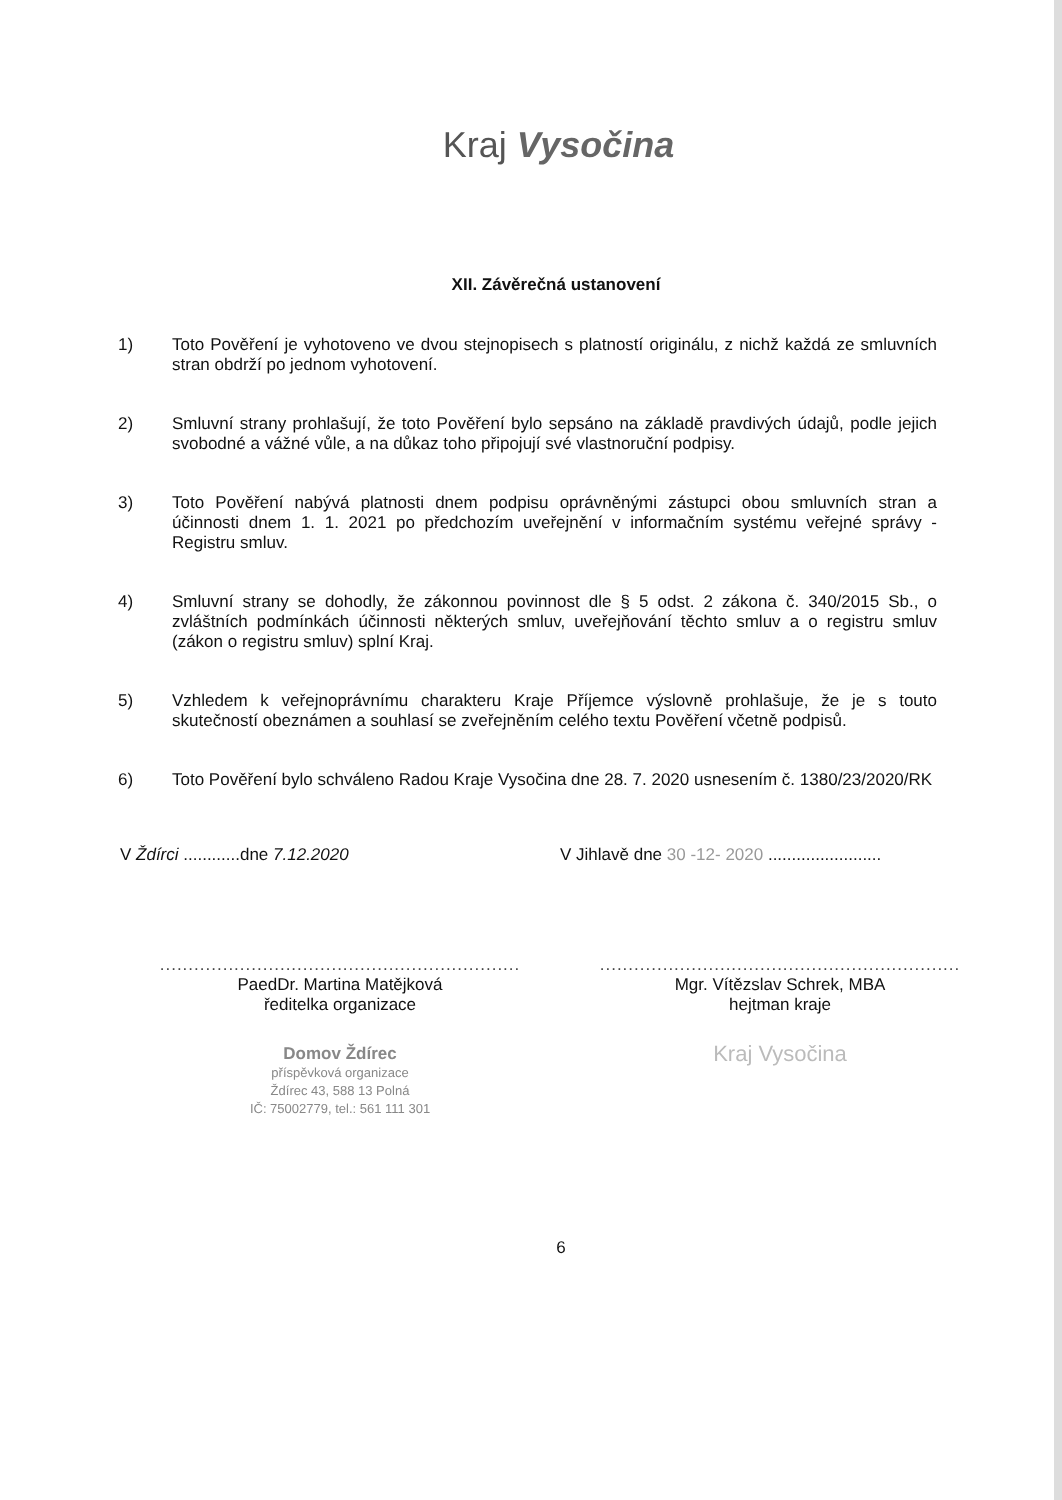Kraj Vysočina
XII. Závěrečná ustanovení
1) Toto Pověření je vyhotoveno ve dvou stejnopisech s platností originálu, z nichž každá ze smluvních stran obdrží po jednom vyhotovení.
2) Smluvní strany prohlašují, že toto Pověření bylo sepsáno na základě pravdivých údajů, podle jejich svobodné a vážné vůle, a na důkaz toho připojují své vlastnoruční podpisy.
3) Toto Pověření nabývá platnosti dnem podpisu oprávněnými zástupci obou smluvních stran a účinnosti dnem 1. 1. 2021 po předchozím uveřejnění v informačním systému veřejné správy - Registru smluv.
4) Smluvní strany se dohodly, že zákonnou povinnost dle § 5 odst. 2 zákona č. 340/2015 Sb., o zvláštních podmínkách účinnosti některých smluv, uveřejňování těchto smluv a o registru smluv (zákon o registru smluv) splní Kraj.
5) Vzhledem k veřejnoprávnímu charakteru Kraje Příjemce výslovně prohlašuje, že je s touto skutečností obeznámen a souhlasí se zveřejněním celého textu Pověření včetně podpisů.
6) Toto Pověření bylo schváleno Radou Kraje Vysočina dne 28. 7. 2020 usnesením č. 1380/23/2020/RK
V Ždírci ............dne 7.12.2020 V Jihlavě dne 30 -12- 2020 ........................
...............................................................
PaedDr. Martina Matějková
ředitelka organizace
Domov Ždírec
příspěvková organizace
Ždírec 43, 588 13 Polná
IČ: 75002779, tel.: 561 111 301
...............................................................
Mgr. Vítězslav Schrek, MBA
hejtman kraje
Kraj Vysočina
6